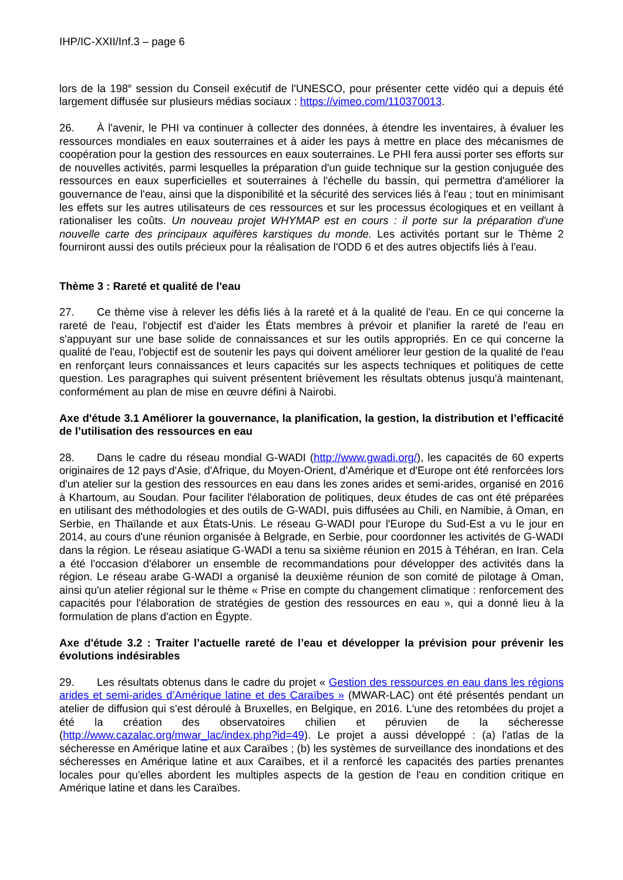IHP/IC-XXII/Inf.3 – page 6
lors de la 198<sup>e</sup> session du Conseil exécutif de l'UNESCO, pour présenter cette vidéo qui a depuis été largement diffusée sur plusieurs médias sociaux : https://vimeo.com/110370013.
26. À l'avenir, le PHI va continuer à collecter des données, à étendre les inventaires, à évaluer les ressources mondiales en eaux souterraines et à aider les pays à mettre en place des mécanismes de coopération pour la gestion des ressources en eaux souterraines. Le PHI fera aussi porter ses efforts sur de nouvelles activités, parmi lesquelles la préparation d'un guide technique sur la gestion conjuguée des ressources en eaux superficielles et souterraines à l'échelle du bassin, qui permettra d'améliorer la gouvernance de l'eau, ainsi que la disponibilité et la sécurité des services liés à l'eau ; tout en minimisant les effets sur les autres utilisateurs de ces ressources et sur les processus écologiques et en veillant à rationaliser les coûts. Un nouveau projet WHYMAP est en cours : il porte sur la préparation d'une nouvelle carte des principaux aquifères karstiques du monde. Les activités portant sur le Thème 2 fourniront aussi des outils précieux pour la réalisation de l'ODD 6 et des autres objectifs liés à l'eau.
Thème 3 : Rareté et qualité de l'eau
27. Ce thème vise à relever les défis liés à la rareté et à la qualité de l'eau. En ce qui concerne la rareté de l'eau, l'objectif est d'aider les États membres à prévoir et planifier la rareté de l'eau en s'appuyant sur une base solide de connaissances et sur les outils appropriés. En ce qui concerne la qualité de l'eau, l'objectif est de soutenir les pays qui doivent améliorer leur gestion de la qualité de l'eau en renforçant leurs connaissances et leurs capacités sur les aspects techniques et politiques de cette question. Les paragraphes qui suivent présentent brièvement les résultats obtenus jusqu'à maintenant, conformément au plan de mise en œuvre défini à Nairobi.
Axe d'étude 3.1 Améliorer la gouvernance, la planification, la gestion, la distribution et l’efficacité de l’utilisation des ressources en eau
28. Dans le cadre du réseau mondial G-WADI (http://www.gwadi.org/), les capacités de 60 experts originaires de 12 pays d'Asie, d'Afrique, du Moyen-Orient, d'Amérique et d'Europe ont été renforcées lors d'un atelier sur la gestion des ressources en eau dans les zones arides et semi-arides, organisé en 2016 à Khartoum, au Soudan. Pour faciliter l'élaboration de politiques, deux études de cas ont été préparées en utilisant des méthodologies et des outils de G-WADI, puis diffusées au Chili, en Namibie, à Oman, en Serbie, en Thaïlande et aux États-Unis. Le réseau G-WADI pour l'Europe du Sud-Est a vu le jour en 2014, au cours d'une réunion organisée à Belgrade, en Serbie, pour coordonner les activités de G-WADI dans la région. Le réseau asiatique G-WADI a tenu sa sixième réunion en 2015 à Téhéran, en Iran. Cela a été l'occasion d'élaborer un ensemble de recommandations pour développer des activités dans la région. Le réseau arabe G-WADI a organisé la deuxième réunion de son comité de pilotage à Oman, ainsi qu'un atelier régional sur le thème « Prise en compte du changement climatique : renforcement des capacités pour l'élaboration de stratégies de gestion des ressources en eau », qui a donné lieu à la formulation de plans d'action en Égypte.
Axe d'étude 3.2 : Traiter l’actuelle rareté de l’eau et développer la prévision pour prévenir les évolutions indésirables
29. Les résultats obtenus dans le cadre du projet « Gestion des ressources en eau dans les régions arides et semi-arides d’Amérique latine et des Caraïbes » (MWAR-LAC) ont été présentés pendant un atelier de diffusion qui s'est déroulé à Bruxelles, en Belgique, en 2016. L'une des retombées du projet a été la création des observatoires chilien et péruvien de la sécheresse (http://www.cazalac.org/mwar_lac/index.php?id=49). Le projet a aussi développé : (a) l'atlas de la sécheresse en Amérique latine et aux Caraïbes ; (b) les systèmes de surveillance des inondations et des sécheresses en Amérique latine et aux Caraïbes, et il a renforcé les capacités des parties prenantes locales pour qu'elles abordent les multiples aspects de la gestion de l'eau en condition critique en Amérique latine et dans les Caraïbes.